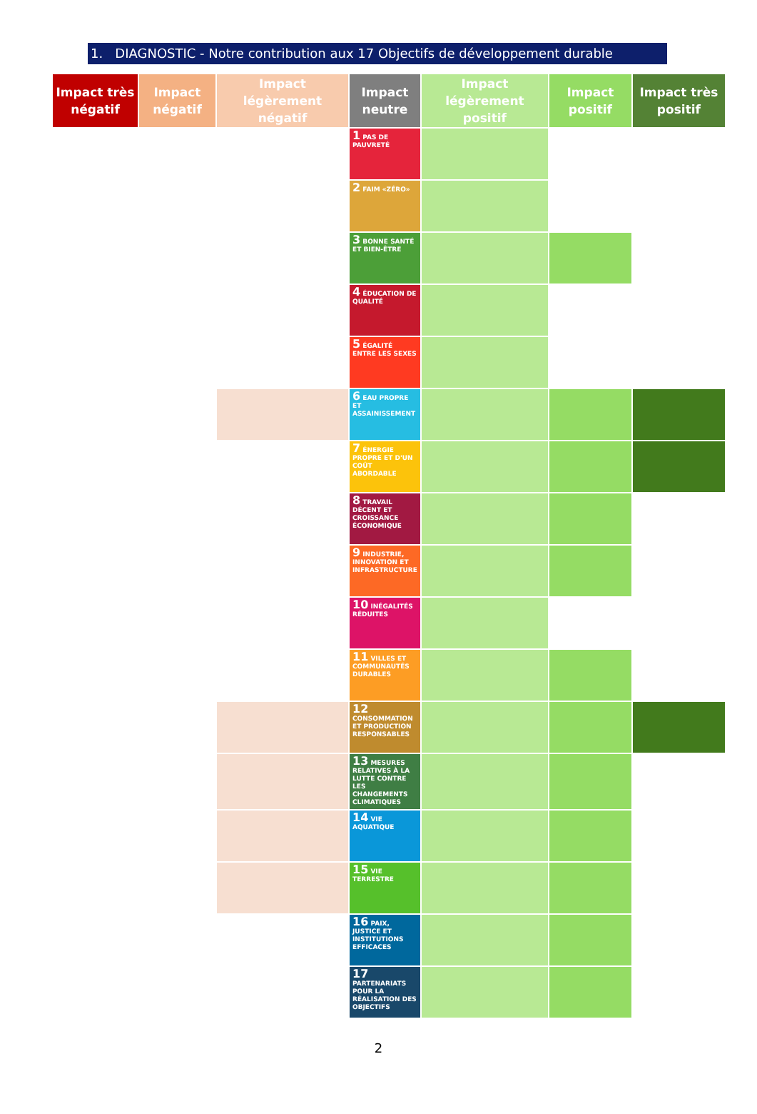1. DIAGNOSTIC - Notre contribution aux 17 Objectifs de développement durable
| Impact très négatif | Impact négatif | Impact légèrement négatif | Impact neutre | Impact légèrement positif | Impact positif | Impact très positif |
| --- | --- | --- | --- | --- | --- | --- |
| | | | 1 PAS DE PAUVRETÉ | | | |
| | | | 2 FAIM «ZÉRO» | | | |
| | | | 3 BONNE SANTÉ ET BIEN-ÊTRE | | | |
| | | | 4 ÉDUCATION DE QUALITÉ | | | |
| | | | 5 ÉGALITÉ ENTRE LES SEXES | | | |
| | | | 6 EAU PROPRE ET ASSAINISSEMENT | | | |
| | | | 7 ÉNERGIE PROPRE ET D'UN COÛT ABORDABLE | | | |
| | | | 8 TRAVAIL DÉCENT ET CROISSANCE ÉCONOMIQUE | | | |
| | | | 9 INDUSTRIE, INNOVATION ET INFRASTRUCTURE | | | |
| | | | 10 INÉGALITÉS RÉDUITES | | | |
| | | | 11 VILLES ET COMMUNAUTÉS DURABLES | | | |
| | | | 12 CONSOMMATION ET PRODUCTION RESPONSABLES | | | |
| | | | 13 MESURES RELATIVES À LA LUTTE CONTRE LES CHANGEMENTS CLIMATIQUES | | | |
| | | | 14 VIE AQUATIQUE | | | |
| | | | 15 VIE TERRESTRE | | | |
| | | | 16 PAIX, JUSTICE ET INSTITUTIONS EFFICACES | | | |
| | | | 17 PARTENARIATS POUR LA RÉALISATION DES OBJECTIFS | | | |
2